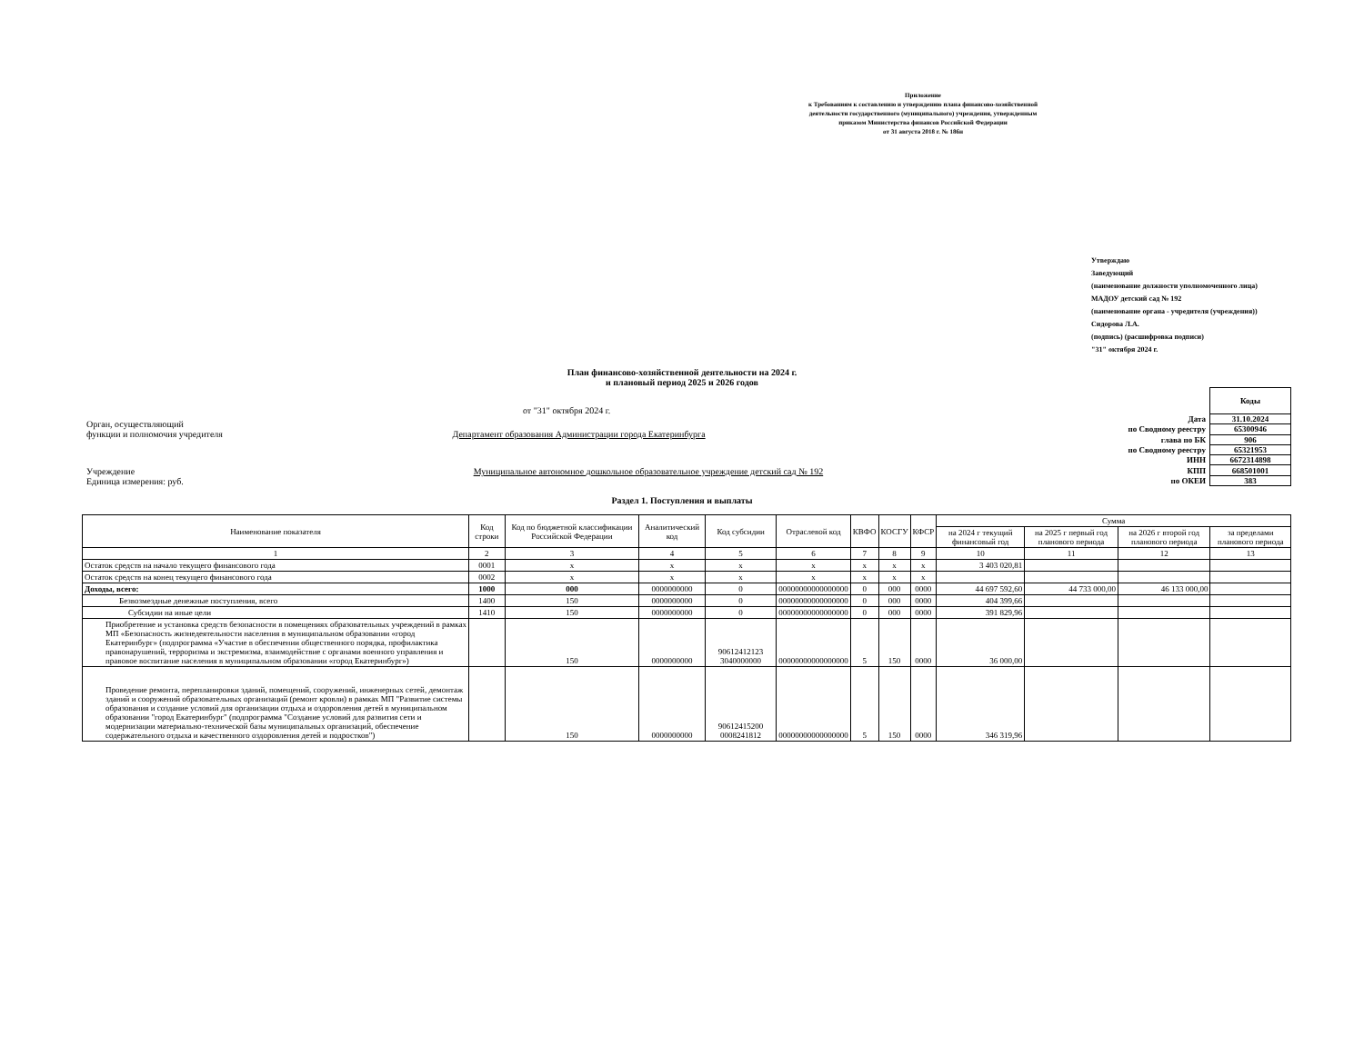Приложение
к Требованиям к составлению и утверждению плана финансово-хозяйственной
деятельности государственного (муниципального) учреждения, утвержденным
приказом Министерства финансов Российской Федерации
от 31 августа 2018 г. № 186н
Утверждаю
Заведующий
(наименование должности уполномоченного лица)
МАДОУ детский сад № 192
(наименование органа - учредителя (учреждения))
Сидорова Л.А.
(подпись) (расшифровка подписи)
"31" октября 2024 г.
План финансово-хозяйственной деятельности на 2024 г.
и плановый период 2025 и 2026 годов
от "31" октября 2024 г.
Орган, осуществляющий
функции и полномочия учредителя Департамент образования Администрации города Екатеринбурга
Учреждение Муниципальное автономное дошкольное образовательное учреждение детский сад № 192
Единица измерения: руб.
| | Коды |
| Дата | 31.10.2024 |
| по Сводному реестру | 65300946 |
| глава по БК | 906 |
| по Сводному реестру | 65321953 |
| ИНН | 6672314898 |
| КПП | 668501001 |
| по ОКЕИ | 383 |
Раздел 1. Поступления и выплаты
| Наименование показателя | Код строки | Код по бюджетной классификации Российской Федерации | Аналитический код | Код субсидии | Отраслевой код | КВФО | КОСГУ | КФСР | Сумма | | | |
| --- | --- | --- | --- | --- | --- | --- | --- | --- | --- | --- | --- | --- |
| | | | | | | | | | на 2024 г текущий финансовый год | на 2025 г первый год планового периода | на 2026 г второй год планового периода | за пределами планового периода |
| 1 | 2 | 3 | 4 | 5 | 6 | 7 | 8 | 9 | 10 | 11 | 12 | 13 |
| Остаток средств на начало текущего финансового года | 0001 | x | x | x | x | x | x | x | 3 403 020,81 | | | |
| Остаток средств на конец текущего финансового года | 0002 | x | x | x | x | x | x | x | | | | |
| Доходы, всего: | 1000 | 000 | 0000000000 | 0 | 00000000000000000 | 0 | 000 | 0000 | 44 697 592,60 | 44 733 000,00 | 46 133 000,00 | |
| Безвозмездные денежные поступления, всего | 1400 | 150 | 0000000000 | 0 | 00000000000000000 | 0 | 000 | 0000 | 404 399,66 | | | |
| Субсидии на иные цели | 1410 | 150 | 0000000000 | 0 | 00000000000000000 | 0 | 000 | 0000 | 391 829,96 | | | |
| Приобретение и установка средств безопасности в помещениях образовательных учреждений в рамках МП «Безопасность жизнедеятельности населения в муниципальном образовании «город Екатеринбург» (подпрограмма «Участие в обеспечении общественного порядка, профилактика правонарушений, терроризма и экстремизма, взаимодействие с органами военного управления и правовое воспитание населения в муниципальном образовании «город Екатеринбург») | | 150 | 0000000000 | 90612412123 3040000000 | 00000000000000000 | 5 | 150 | 0000 | 36 000,00 | | | |
| Проведение ремонта, перепланировки зданий, помещений, сооружений, инженерных сетей, демонтаж зданий и сооружений образовательных организаций (ремонт кровли) в рамках МП "Развитие системы образования и создание условий для организации отдыха и оздоровления детей в муниципальном образовании "город Екатеринбург" (подпрограмма "Создание условий для развития сети и модернизации материально-технической базы муниципальных организаций, обеспечение содержательного отдыха и качественного оздоровления детей и подростков") | | 150 | 0000000000 | 90612415200 0008241812 | 00000000000000000 | 5 | 150 | 0000 | 346 319,96 | | | |